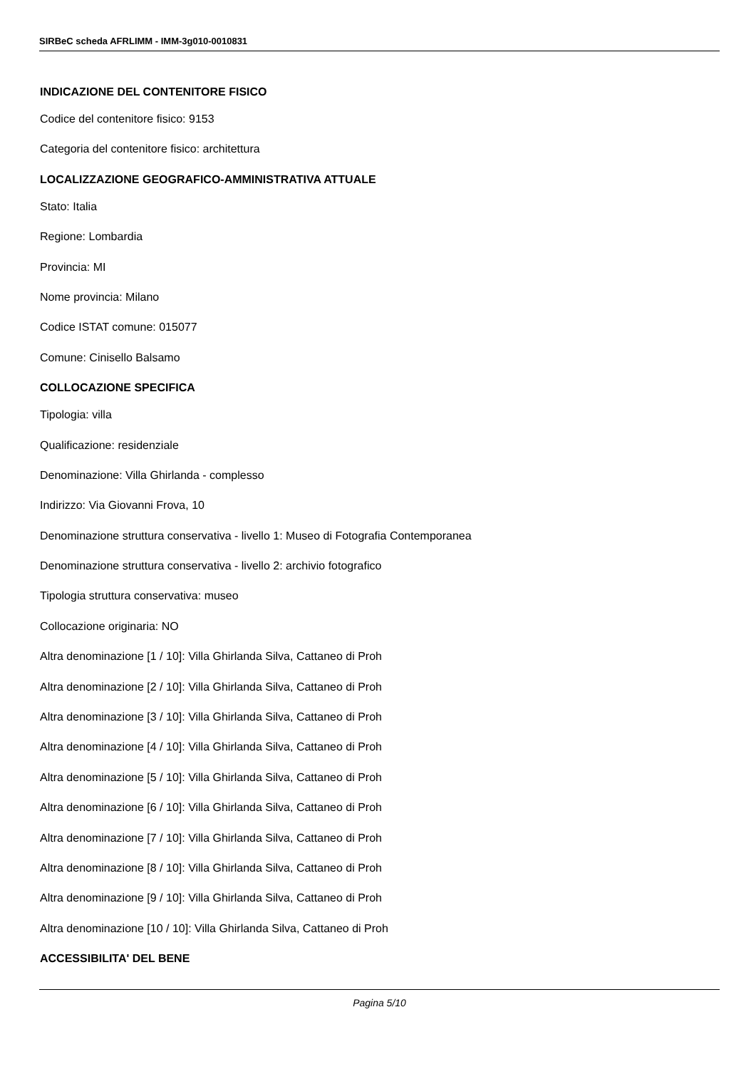SIRBeC scheda AFRLIMM - IMM-3g010-0010831
INDICAZIONE DEL CONTENITORE FISICO
Codice del contenitore fisico: 9153
Categoria del contenitore fisico: architettura
LOCALIZZAZIONE GEOGRAFICO-AMMINISTRATIVA ATTUALE
Stato: Italia
Regione: Lombardia
Provincia: MI
Nome provincia: Milano
Codice ISTAT comune: 015077
Comune: Cinisello Balsamo
COLLOCAZIONE SPECIFICA
Tipologia: villa
Qualificazione: residenziale
Denominazione: Villa Ghirlanda - complesso
Indirizzo: Via Giovanni Frova, 10
Denominazione struttura conservativa - livello 1: Museo di Fotografia Contemporanea
Denominazione struttura conservativa - livello 2: archivio fotografico
Tipologia struttura conservativa: museo
Collocazione originaria: NO
Altra denominazione [1 / 10]: Villa Ghirlanda Silva, Cattaneo di Proh
Altra denominazione [2 / 10]: Villa Ghirlanda Silva, Cattaneo di Proh
Altra denominazione [3 / 10]: Villa Ghirlanda Silva, Cattaneo di Proh
Altra denominazione [4 / 10]: Villa Ghirlanda Silva, Cattaneo di Proh
Altra denominazione [5 / 10]: Villa Ghirlanda Silva, Cattaneo di Proh
Altra denominazione [6 / 10]: Villa Ghirlanda Silva, Cattaneo di Proh
Altra denominazione [7 / 10]: Villa Ghirlanda Silva, Cattaneo di Proh
Altra denominazione [8 / 10]: Villa Ghirlanda Silva, Cattaneo di Proh
Altra denominazione [9 / 10]: Villa Ghirlanda Silva, Cattaneo di Proh
Altra denominazione [10 / 10]: Villa Ghirlanda Silva, Cattaneo di Proh
ACCESSIBILITA' DEL BENE
Pagina 5/10